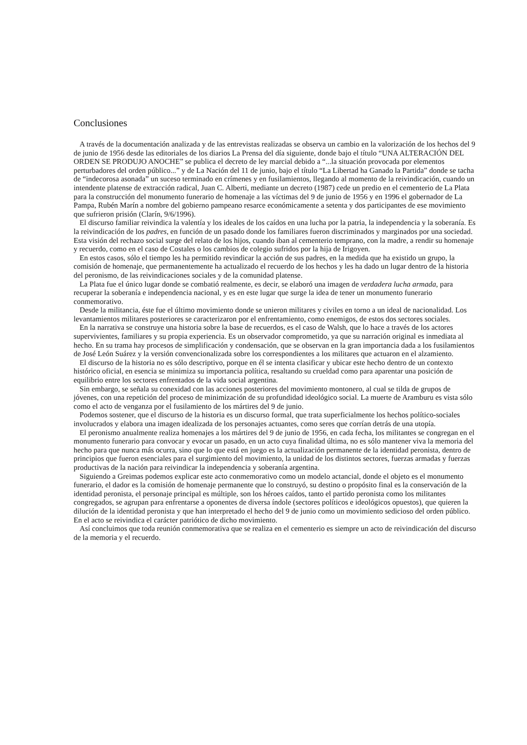Conclusiones
A través de la documentación analizada y de las entrevistas realizadas se observa un cambio en la valorización de los hechos del 9 de junio de 1956 desde las editoriales de los diarios La Prensa del día siguiente, donde bajo el título “UNA ALTERACIÓN DEL ORDEN SE PRODUJO ANOCHE” se publica el decreto de ley marcial debido a “...la situación provocada por elementos perturbadores del orden público...” y de La Nación del 11 de junio, bajo el título “La Libertad ha Ganado la Partida” donde se tacha de “indecorosa asonada” un suceso terminado en crímenes y en fusilamientos, llegando al momento de la reivindicación, cuando un intendente platense de extracción radical, Juan C. Alberti, mediante un decreto (1987) cede un predio en el cementerio de La Plata para la construcción del monumento funerario de homenaje a las víctimas del 9 de junio de 1956 y en 1996 el gobernador de La Pampa, Rubén Marín a nombre del gobierno pampeano resarce económicamente a setenta y dos participantes de ese movimiento que sufrieron prisión (Clarín, 9/6/1996).
El discurso familiar reivindica la valentía y los ideales de los caídos en una lucha por la patria, la independencia y la soberanía. Es la reivindicación de los padres, en función de un pasado donde los familiares fueron discriminados y marginados por una sociedad. Esta visión del rechazo social surge del relato de los hijos, cuando iban al cementerio temprano, con la madre, a rendir su homenaje y recuerdo, como en el caso de Costales o los cambios de colegio sufridos por la hija de Irigoyen.
En estos casos, sólo el tiempo les ha permitido revindicar la acción de sus padres, en la medida que ha existido un grupo, la comisión de homenaje, que permanentemente ha actualizado el recuerdo de los hechos y les ha dado un lugar dentro de la historia del peronismo, de las reivindicaciones sociales y de la comunidad platense.
La Plata fue el único lugar donde se combatió realmente, es decir, se elaboró una imagen de verdadera lucha armada, para recuperar la soberanía e independencia nacional, y es en este lugar que surge la idea de tener un monumento funerario conmemorativo.
Desde la militancia, éste fue el último movimiento donde se unieron militares y civiles en torno a un ideal de nacionalidad. Los levantamientos militares posteriores se caracterizaron por el enfrentamiento, como enemigos, de estos dos sectores sociales.
En la narrativa se construye una historia sobre la base de recuerdos, es el caso de Walsh, que lo hace a través de los actores supervivientes, familiares y su propia experiencia. Es un observador comprometido, ya que su narración original es inmediata al hecho. En su trama hay procesos de simplificación y condensación, que se observan en la gran importancia dada a los fusilamientos de José León Suárez y la versión convencionalizada sobre los correspondientes a los militares que actuaron en el alzamiento.
El discurso de la historia no es sólo descriptivo, porque en él se intenta clasificar y ubicar este hecho dentro de un contexto histórico oficial, en esencia se minimiza su importancia política, resaltando su crueldad como para aparentar una posición de equilibrio entre los sectores enfrentados de la vida social argentina.
Sin embargo, se señala su conexidad con las acciones posteriores del movimiento montonero, al cual se tilda de grupos de jóvenes, con una repetición del proceso de minimización de su profundidad ideológico social. La muerte de Aramburu es vista sólo como el acto de venganza por el fusilamiento de los mártires del 9 de junio.
Podemos sostener, que el discurso de la historia es un discurso formal, que trata superficialmente los hechos político-sociales involucrados y elabora una imagen idealizada de los personajes actuantes, como seres que corrían detrás de una utopía.
El peronismo anualmente realiza homenajes a los mártires del 9 de junio de 1956, en cada fecha, los militantes se congregan en el monumento funerario para convocar y evocar un pasado, en un acto cuya finalidad última, no es sólo mantener viva la memoria del hecho para que nunca más ocurra, sino que lo que está en juego es la actualización permanente de la identidad peronista, dentro de principios que fueron esenciales para el surgimiento del movimiento, la unidad de los distintos sectores, fuerzas armadas y fuerzas productivas de la nación para reivindicar la independencia y soberanía argentina.
Siguiendo a Greimas podemos explicar este acto conmemorativo como un modelo actancial, donde el objeto es el monumento funerario, el dador es la comisión de homenaje permanente que lo construyó, su destino o propósito final es la conservación de la identidad peronista, el personaje principal es múltiple, son los héroes caídos, tanto el partido peronista como los militantes congregados, se agrupan para enfrentarse a oponentes de diversa índole (sectores políticos e ideológicos opuestos), que quieren la dilución de la identidad peronista y que han interpretado el hecho del 9 de junio como un movimiento sedicioso del orden público. En el acto se reivindica el carácter patriótico de dicho movimiento.
Así concluimos que toda reunión conmemorativa que se realiza en el cementerio es siempre un acto de reivindicación del discurso de la memoria y el recuerdo.